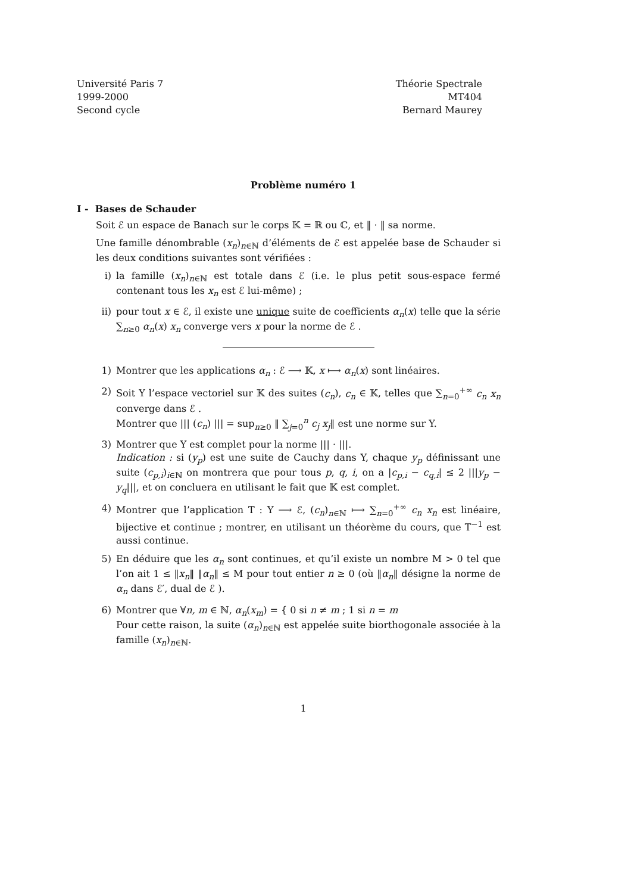Université Paris 7
1999-2000
Second cycle
Théorie Spectrale
MT404
Bernard Maurey
Problème numéro 1
I - Bases de Schauder
Soit ℰ un espace de Banach sur le corps 𝕂 = ℝ ou ℂ, et ‖ · ‖ sa norme.
Une famille dénombrable (x<sub>n</sub>)<sub>n∈ℕ</sub> d’éléments de ℰ est appelée base de Schauder si les deux conditions suivantes sont vérifiées :
i) la famille (x<sub>n</sub>)<sub>n∈ℕ</sub> est totale dans ℰ (i.e. le plus petit sous-espace fermé contenant tous les x<sub>n</sub> est ℰ lui-même) ;
ii) pour tout x ∈ ℰ, il existe une unique suite de coefficients α<sub>n</sub>(x) telle que la série ∑<sub>n≥0</sub> α<sub>n</sub>(x) x<sub>n</sub> converge vers x pour la norme de ℰ .
1) Montrer que les applications α<sub>n</sub> : ℰ ⟶ 𝕂, x ⟼ α<sub>n</sub>(x) sont linéaires.
2) Soit Y l’espace vectoriel sur 𝕂 des suites (c<sub>n</sub>), c<sub>n</sub> ∈ 𝕂, telles que ∑<sub>n=0</sub><sup>+∞</sup> c<sub>n</sub> x<sub>n</sub> converge dans ℰ .
Montrer que ||| (c<sub>n</sub>) ||| = sup<sub>n≥0</sub> ‖ ∑<sub>j=0</sub><sup>n</sup> c<sub>j</sub> x<sub>j</sub>‖ est une norme sur Y.
3) Montrer que Y est complet pour la norme ||| · |||.
Indication : si (y<sub>p</sub>) est une suite de Cauchy dans Y, chaque y<sub>p</sub> définissant une suite (c<sub>p,i</sub>)<sub>i∈ℕ</sub> on montrera que pour tous p, q, i, on a |c<sub>p,i</sub> − c<sub>q,i</sub>| ≤ 2 |||y<sub>p</sub> − y<sub>q</sub>|||, et on concluera en utilisant le fait que 𝕂 est complet.
4) Montrer que l’application T : Y ⟶ ℰ, (c<sub>n</sub>)<sub>n∈ℕ</sub> ⟼ ∑<sub>n=0</sub><sup>+∞</sup> c<sub>n</sub> x<sub>n</sub> est linéaire, bijective et continue ; montrer, en utilisant un théorème du cours, que T<sup>−1</sup> est aussi continue.
5) En déduire que les α<sub>n</sub> sont continues, et qu’il existe un nombre M > 0 tel que l’on ait 1 ≤ ‖x<sub>n</sub>‖ ‖α<sub>n</sub>‖ ≤ M pour tout entier n ≥ 0 (où ‖α<sub>n</sub>‖ désigne la norme de α<sub>n</sub> dans ℰ′, dual de ℰ ).
6) Montrer que ∀n, m ∈ ℕ, α<sub>n</sub>(x<sub>m</sub>) = { 0 si n ≠ m ; 1 si n = m
Pour cette raison, la suite (α<sub>n</sub>)<sub>n∈ℕ</sub> est appelée suite biorthogonale associée à la famille (x<sub>n</sub>)<sub>n∈ℕ</sub>.
1